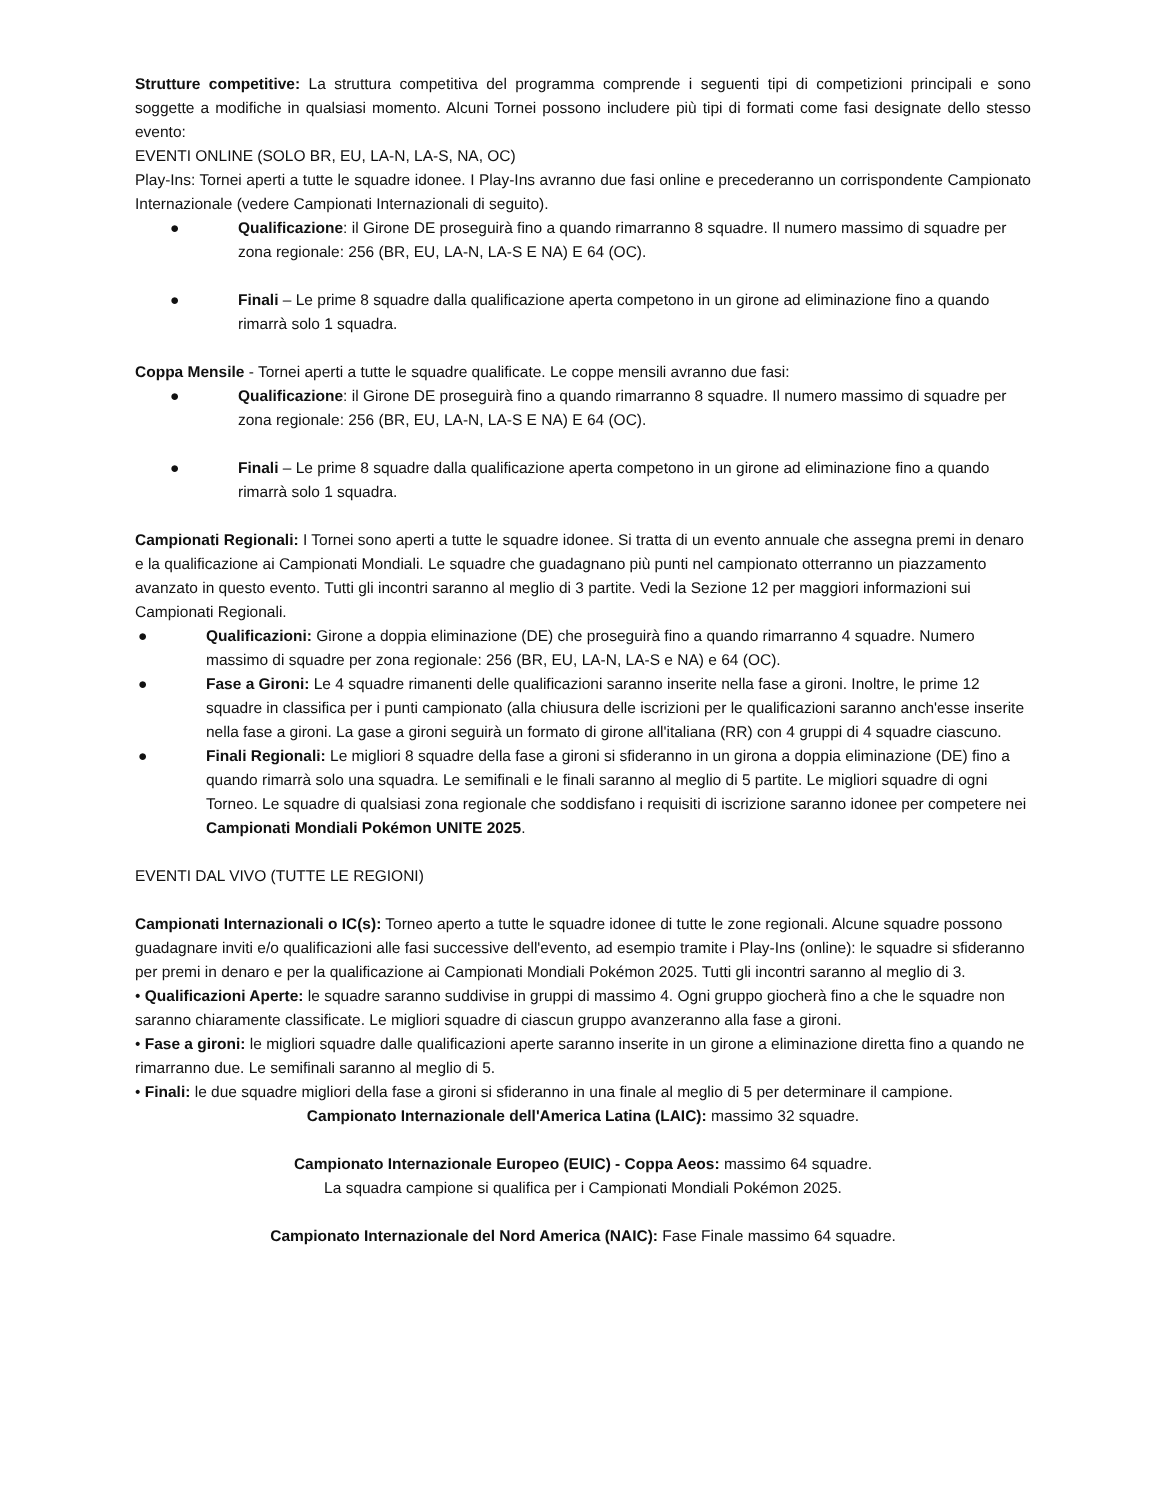Strutture competitive: La struttura competitiva del programma comprende i seguenti tipi di competizioni principali e sono soggette a modifiche in qualsiasi momento. Alcuni Tornei possono includere più tipi di formati come fasi designate dello stesso evento:
EVENTI ONLINE (SOLO BR, EU, LA-N, LA-S, NA, OC)
Play-Ins: Tornei aperti a tutte le squadre idonee. I Play-Ins avranno due fasi online e precederanno un corrispondente Campionato Internazionale (vedere Campionati Internazionali di seguito).
● Qualificazione: il Girone DE proseguirà fino a quando rimarranno 8 squadre. Il numero massimo di squadre per zona regionale: 256 (BR, EU, LA-N, LA-S E NA) E 64 (OC).
● Finali – Le prime 8 squadre dalla qualificazione aperta competono in un girone ad eliminazione fino a quando rimarrà solo 1 squadra.
Coppa Mensile - Tornei aperti a tutte le squadre qualificate. Le coppe mensili avranno due fasi:
● Qualificazione: il Girone DE proseguirà fino a quando rimarranno 8 squadre. Il numero massimo di squadre per zona regionale: 256 (BR, EU, LA-N, LA-S E NA) E 64 (OC).
● Finali – Le prime 8 squadre dalla qualificazione aperta competono in un girone ad eliminazione fino a quando rimarrà solo 1 squadra.
Campionati Regionali: I Tornei sono aperti a tutte le squadre idonee. Si tratta di un evento annuale che assegna premi in denaro e la qualificazione ai Campionati Mondiali. Le squadre che guadagnano più punti nel campionato otterranno un piazzamento avanzato in questo evento. Tutti gli incontri saranno al meglio di 3 partite. Vedi la Sezione 12 per maggiori informazioni sui Campionati Regionali.
● Qualificazioni: Girone a doppia eliminazione (DE) che proseguirà fino a quando rimarranno 4 squadre. Numero massimo di squadre per zona regionale: 256 (BR, EU, LA-N, LA-S e NA) e 64 (OC).
● Fase a Gironi: Le 4 squadre rimanenti delle qualificazioni saranno inserite nella fase a gironi. Inoltre, le prime 12 squadre in classifica per i punti campionato (alla chiusura delle iscrizioni per le qualificazioni saranno anch'esse inserite nella fase a gironi. La gase a gironi seguirà un formato di girone all'italiana (RR) con 4 gruppi di 4 squadre ciascuno.
● Finali Regionali: Le migliori 8 squadre della fase a gironi si sfideranno in un girona a doppia eliminazione (DE) fino a quando rimarrà solo una squadra. Le semifinali e le finali saranno al meglio di 5 partite. Le migliori squadre di ogni Torneo. Le squadre di qualsiasi zona regionale che soddisfano i requisiti di iscrizione saranno idonee per competere nei Campionati Mondiali Pokémon UNITE 2025.
EVENTI DAL VIVO (TUTTE LE REGIONI)
Campionati Internazionali o IC(s): Torneo aperto a tutte le squadre idonee di tutte le zone regionali. Alcune squadre possono guadagnare inviti e/o qualificazioni alle fasi successive dell'evento, ad esempio tramite i Play-Ins (online): le squadre si sfideranno per premi in denaro e per la qualificazione ai Campionati Mondiali Pokémon 2025. Tutti gli incontri saranno al meglio di 3.
• Qualificazioni Aperte: le squadre saranno suddivise in gruppi di massimo 4. Ogni gruppo giocherà fino a che le squadre non saranno chiaramente classificate. Le migliori squadre di ciascun gruppo avanzeranno alla fase a gironi.
• Fase a gironi: le migliori squadre dalle qualificazioni aperte saranno inserite in un girone a eliminazione diretta fino a quando ne rimarranno due. Le semifinali saranno al meglio di 5.
• Finali: le due squadre migliori della fase a gironi si sfideranno in una finale al meglio di 5 per determinare il campione.
Campionato Internazionale dell'America Latina (LAIC): massimo 32 squadre.
Campionato Internazionale Europeo (EUIC) - Coppa Aeos: massimo 64 squadre.
La squadra campione si qualifica per i Campionati Mondiali Pokémon 2025.
Campionato Internazionale del Nord America (NAIC): Fase Finale massimo 64 squadre.